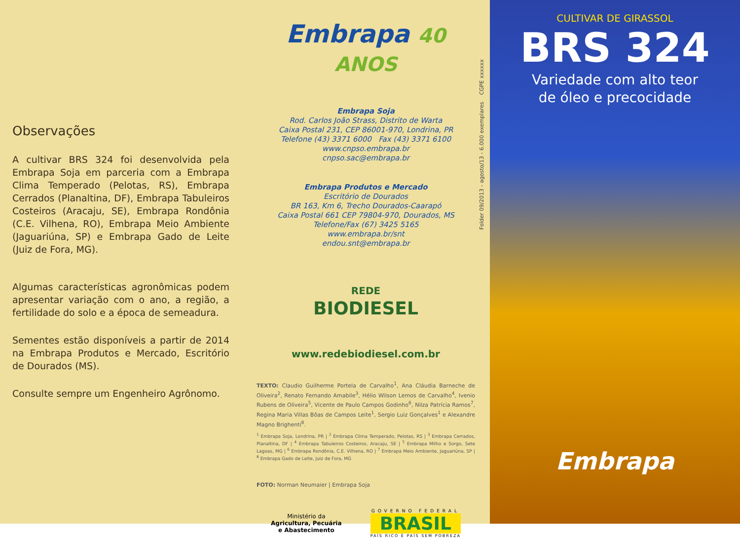Observações
A cultivar BRS 324 foi desenvolvida pela Embrapa Soja em parceria com a Embrapa Clima Temperado (Pelotas, RS), Embrapa Cerrados (Planaltina, DF), Embrapa Tabuleiros Costeiros (Aracaju, SE), Embrapa Rondônia (C.E. Vilhena, RO), Embrapa Meio Ambiente (Jaguariúna, SP) e Embrapa Gado de Leite (Juiz de Fora, MG).
Algumas características agronômicas podem apresentar variação com o ano, a região, a fertilidade do solo e a época de semeadura.
Sementes estão disponíveis a partir de 2014 na Embrapa Produtos e Mercado, Escritório de Dourados (MS).
Consulte sempre um Engenheiro Agrônomo.
Embrapa 40 ANOS
Embrapa Soja
Rod. Carlos João Strass, Distrito de Warta
Caixa Postal 231, CEP 86001-970, Londrina, PR
Telefone (43) 3371 6000 Fax (43) 3371 6100
www.cnpso.embrapa.br
cnpso.sac@embrapa.br
Embrapa Produtos e Mercado
Escritório de Dourados
BR 163, Km 6, Trecho Dourados-Caarapó
Caixa Postal 661 CEP 79804-970, Dourados, MS
Telefone/Fax (67) 3425 5165
www.embrapa.br/snt
endou.snt@embrapa.br
REDE
BIODIESEL
www.redebiodiesel.com.br
TEXTO: Claudio Guilherme Portela de Carvalho<sup>1</sup>, Ana Cláudia Barneche de Oliveira<sup>2</sup>, Renato Fernando Amabile<sup>3</sup>, Hélio Wilson Lemos de Carvalho<sup>4</sup>, Ivenio Rubens de Oliveira<sup>5</sup>, Vicente de Paulo Campos Godinho<sup>6</sup>, Nilza Patrícia Ramos<sup>7</sup>, Regina Maria Villas Bôas de Campos Leite<sup>1</sup>, Sergio Luiz Gonçalves<sup>1</sup> e Alexandre Magno Brighenti<sup>8</sup>.
<sup>1</sup> Embrapa Soja, Londrina, PR | <sup>2</sup> Embrapa Clima Temperado, Pelotas, RS | <sup>3</sup> Embrapa Cerrados, Planaltina, DF | <sup>4</sup> Embrapa Tabuleiros Costeiros, Aracaju, SE | <sup>5</sup> Embrapa Milho e Sorgo, Sete Lagoas, MG | <sup>6</sup> Embrapa Rondônia, C.E. Vilhena, RO | <sup>7</sup> Embrapa Meio Ambiente, Jaguariúna, SP | <sup>8</sup> Embrapa Gado de Leite, Juiz de Fora, MG
FOTO: Norman Neumaier | Embrapa Soja
Ministério da
Agricultura, Pecuária
e Abastecimento
GOVERNO FEDERAL
BRASIL
PAÍS RICO É PAÍS SEM POBREZA
Folder 09/2013 - agosto/13 - 6.000 exemplares CGPE xxxxxx
CULTIVAR DE GIRASSOL
BRS 324
Variedade com alto teor
de óleo e precocidade
Embrapa